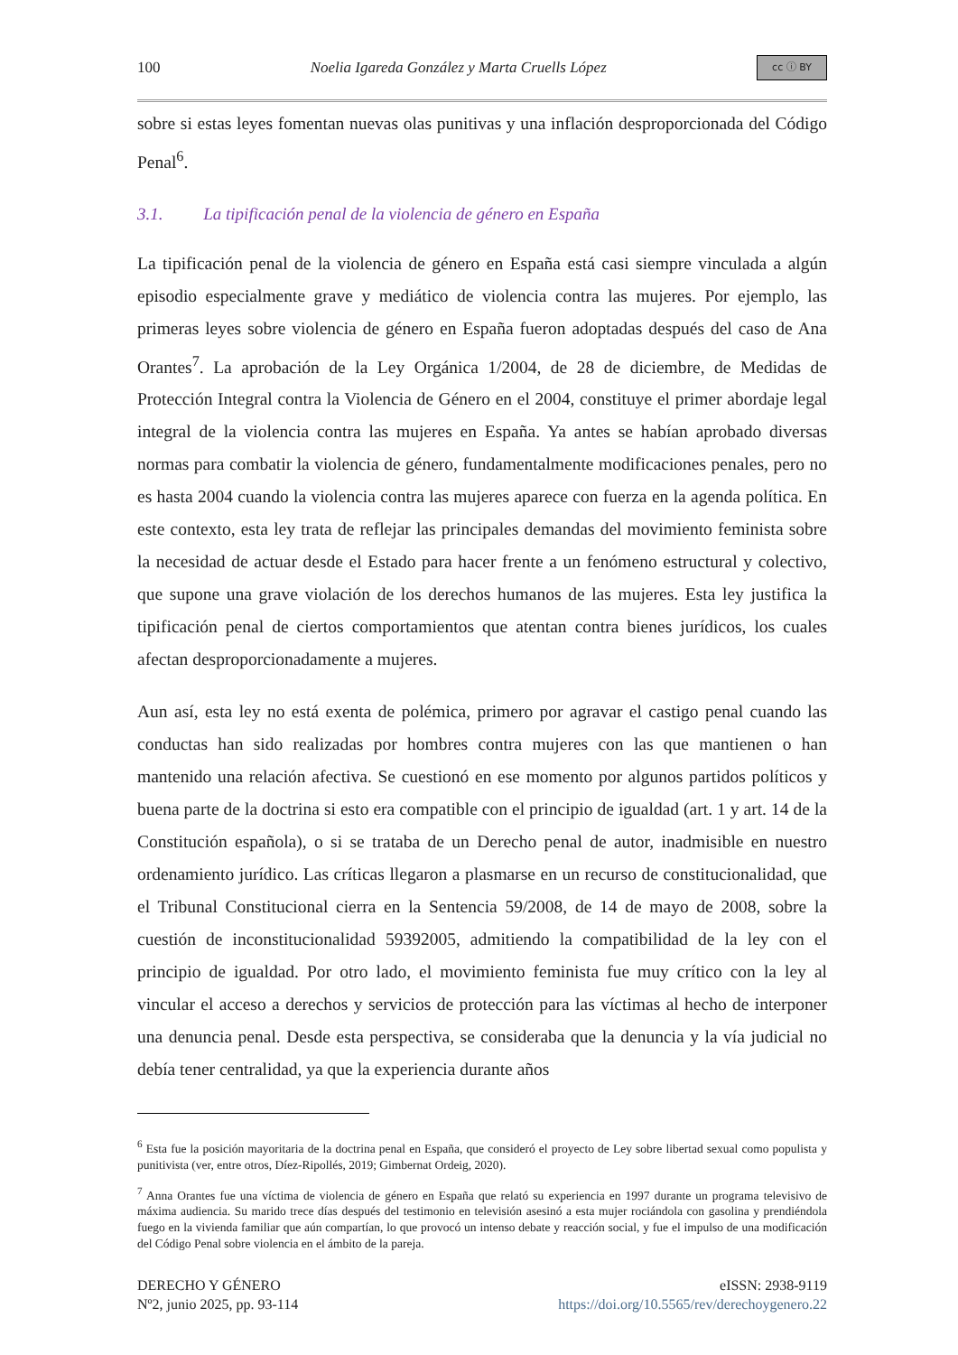100 Noelia Igareda González y Marta Cruells López
cc ⓘ BY
sobre si estas leyes fomentan nuevas olas punitivas y una inflación desproporcionada del Código Penal<sup>6</sup>.
3.1. La tipificación penal de la violencia de género en España
La tipificación penal de la violencia de género en España está casi siempre vinculada a algún episodio especialmente grave y mediático de violencia contra las mujeres. Por ejemplo, las primeras leyes sobre violencia de género en España fueron adoptadas después del caso de Ana Orantes<sup>7</sup>. La aprobación de la Ley Orgánica 1/2004, de 28 de diciembre, de Medidas de Protección Integral contra la Violencia de Género en el 2004, constituye el primer abordaje legal integral de la violencia contra las mujeres en España. Ya antes se habían aprobado diversas normas para combatir la violencia de género, fundamentalmente modificaciones penales, pero no es hasta 2004 cuando la violencia contra las mujeres aparece con fuerza en la agenda política. En este contexto, esta ley trata de reflejar las principales demandas del movimiento feminista sobre la necesidad de actuar desde el Estado para hacer frente a un fenómeno estructural y colectivo, que supone una grave violación de los derechos humanos de las mujeres. Esta ley justifica la tipificación penal de ciertos comportamientos que atentan contra bienes jurídicos, los cuales afectan desproporcionadamente a mujeres.
Aun así, esta ley no está exenta de polémica, primero por agravar el castigo penal cuando las conductas han sido realizadas por hombres contra mujeres con las que mantienen o han mantenido una relación afectiva. Se cuestionó en ese momento por algunos partidos políticos y buena parte de la doctrina si esto era compatible con el principio de igualdad (art. 1 y art. 14 de la Constitución española), o si se trataba de un Derecho penal de autor, inadmisible en nuestro ordenamiento jurídico. Las críticas llegaron a plasmarse en un recurso de constitucionalidad, que el Tribunal Constitucional cierra en la Sentencia 59/2008, de 14 de mayo de 2008, sobre la cuestión de inconstitucionalidad 59392005, admitiendo la compatibilidad de la ley con el principio de igualdad. Por otro lado, el movimiento feminista fue muy crítico con la ley al vincular el acceso a derechos y servicios de protección para las víctimas al hecho de interponer una denuncia penal. Desde esta perspectiva, se consideraba que la denuncia y la vía judicial no debía tener centralidad, ya que la experiencia durante años
<sup>6</sup> Esta fue la posición mayoritaria de la doctrina penal en España, que consideró el proyecto de Ley sobre libertad sexual como populista y punitivista (ver, entre otros, Díez-Ripollés, 2019; Gimbernat Ordeig, 2020).
<sup>7</sup> Anna Orantes fue una víctima de violencia de género en España que relató su experiencia en 1997 durante un programa televisivo de máxima audiencia. Su marido trece días después del testimonio en televisión asesinó a esta mujer rociándola con gasolina y prendiéndola fuego en la vivienda familiar que aún compartían, lo que provocó un intenso debate y reacción social, y fue el impulso de una modificación del Código Penal sobre violencia en el ámbito de la pareja.
DERECHO Y GÉNERO
Nº2, junio 2025, pp. 93-114
eISSN: 2938-9119
https://doi.org/10.5565/rev/derechoygenero.22